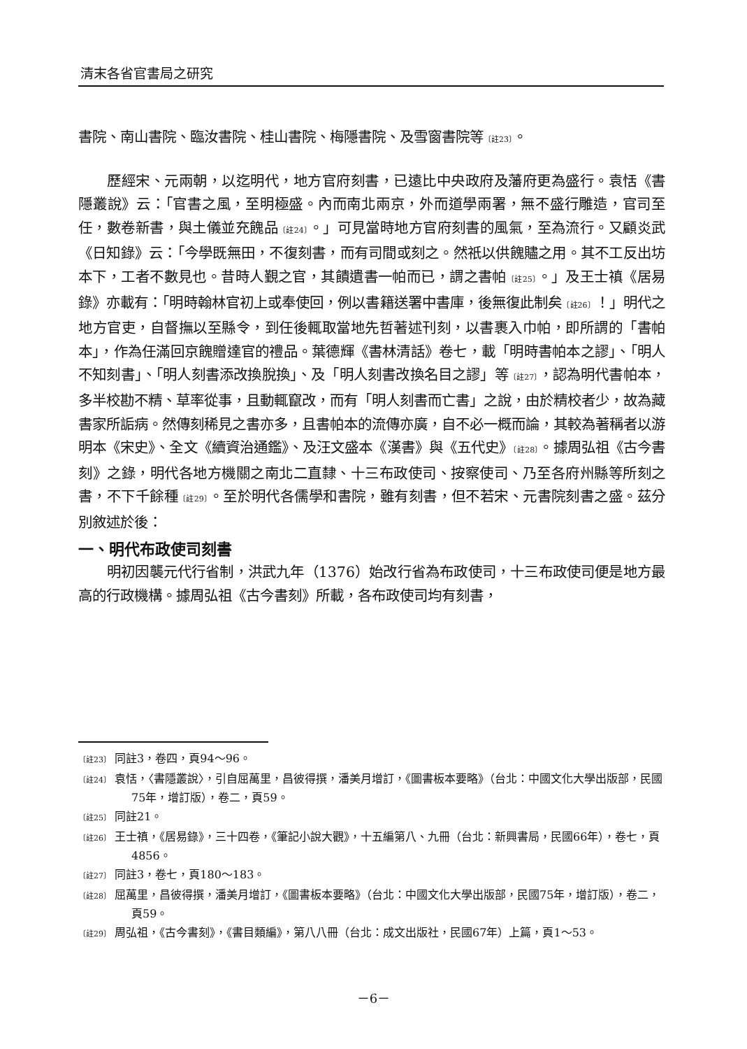清末各省官書局之研究
書院、南山書院、臨汝書院、桂山書院、梅隱書院、及雪窗書院等〔註23〕。
歷經宋、元兩朝，以迄明代，地方官府刻書，已遠比中央政府及藩府更為盛行。袁恬《書隱叢說》云：「官書之風，至明極盛。內而南北兩京，外而道學兩署，無不盛行雕造，官司至任，數卷新書，與土儀並充餽品〔註24〕。」可見當時地方官府刻書的風氣，至為流行。又顧炎武《日知錄》云：「今學既無田，不復刻書，而有司間或刻之。然祇以供餽贐之用。其不工反出坊本下，工者不數見也。昔時人覲之官，其饋遺書一帕而已，謂之書帕〔註25〕。」及王士禛《居易錄》亦載有：「明時翰林官初上或奉使回，例以書籍送署中書庫，後無復此制矣〔註26〕！」明代之地方官吏，自督撫以至縣令，到任後輒取當地先哲著述刊刻，以書裹入巾帕，即所謂的「書帕本」，作為任滿回京餽贈達官的禮品。葉德輝《書林清話》卷七，載「明時書帕本之謬」、「明人不知刻書」、「明人刻書添改換脫換」、及「明人刻書改換名目之謬」等〔註27〕，認為明代書帕本，多半校勘不精、草率從事，且動輒竄改，而有「明人刻書而亡書」之說，由於精校者少，故為藏書家所詬病。然傳刻稀見之書亦多，且書帕本的流傳亦廣，自不必一概而論，其較為著稱者以游明本《宋史》、全文《續資治通鑑》、及汪文盛本《漢書》與《五代史》〔註28〕。據周弘祖《古今書刻》之錄，明代各地方機關之南北二直隸、十三布政使司、按察使司、乃至各府州縣等所刻之書，不下千餘種〔註29〕。至於明代各儒學和書院，雖有刻書，但不若宋、元書院刻書之盛。茲分別敘述於後：
一、明代布政使司刻書
明初因襲元代行省制，洪武九年（1376）始改行省為布政使司，十三布政使司便是地方最高的行政機構。據周弘祖《古今書刻》所載，各布政使司均有刻書，
〔註23〕 同註3，卷四，頁94～96。
〔註24〕 袁恬，〈書隱叢說〉，引自屈萬里，昌彼得撰，潘美月增訂，《圖書板本要略》（台北：中國文化大學出版部，民國75年，增訂版），卷二，頁59。
〔註25〕 同註21。
〔註26〕 王士禛，《居易錄》，三十四卷，《筆記小說大觀》，十五編第八、九冊（台北：新興書局，民國66年），卷七，頁4856。
〔註27〕 同註3，卷七，頁180～183。
〔註28〕 屈萬里，昌彼得撰，潘美月增訂，《圖書板本要略》（台北：中國文化大學出版部，民國75年，增訂版），卷二，頁59。
〔註29〕 周弘祖，《古今書刻》，《書目類編》，第八八冊（台北：成文出版社，民國67年）上篇，頁1～53。
－6－